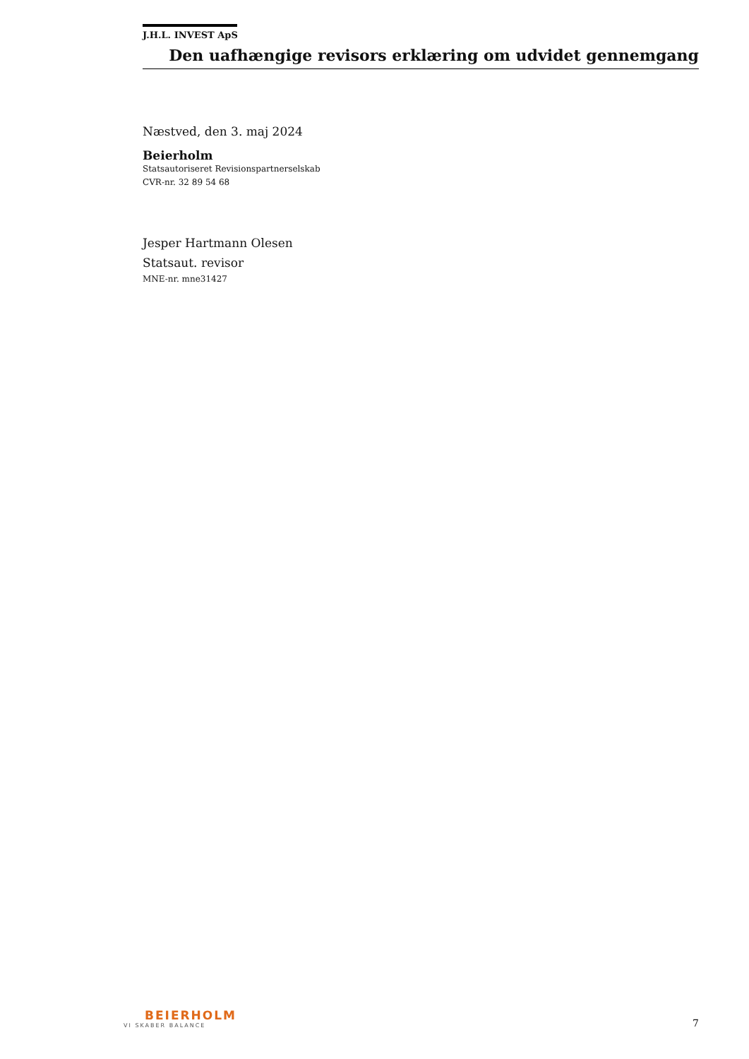J.H.L. INVEST ApS
Den uafhængige revisors erklæring om udvidet gennemgang
Næstved, den 3. maj 2024
Beierholm
Statsautoriseret Revisionspartnerselskab
CVR-nr. 32 89 54 68
Jesper Hartmann Olesen
Statsaut. revisor
MNE-nr. mne31427
BEIERHOLM
VI SKABER BALANCE
7